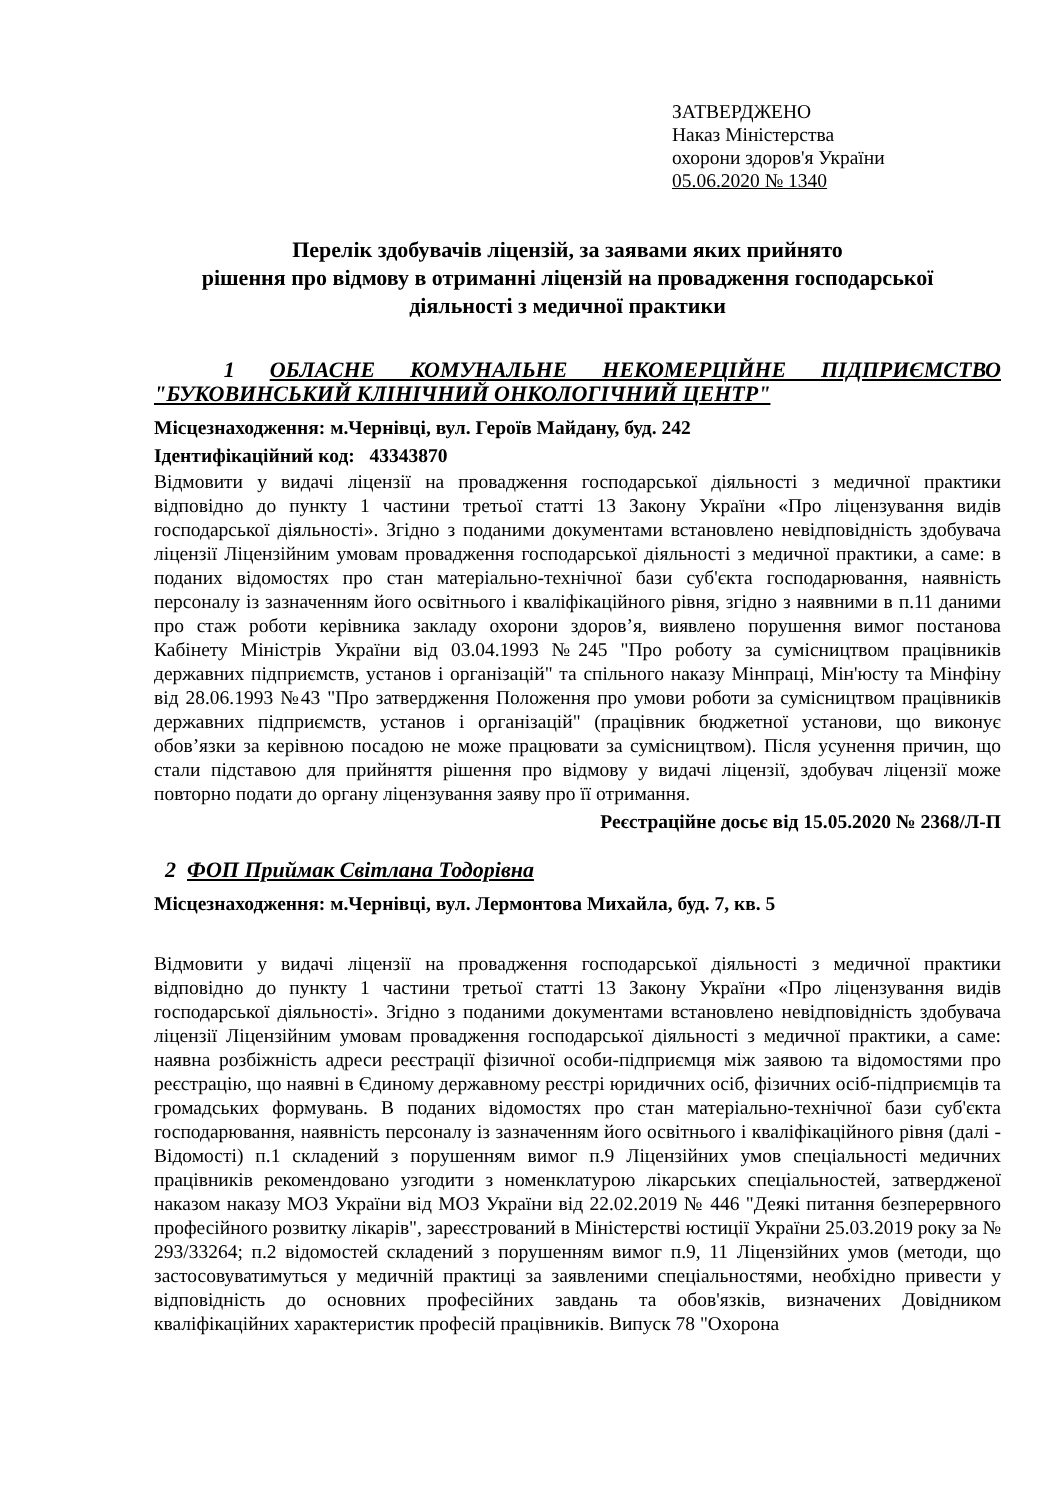ЗАТВЕРДЖЕНО
Наказ Міністерства
охорони здоров'я України
05.06.2020 № 1340
Перелік здобувачів ліцензій, за заявами яких прийнято
рішення про відмову в отриманні ліцензій на провадження господарської
діяльності з медичної практики
1 ОБЛАСНЕ КОМУНАЛЬНЕ НЕКОМЕРЦІЙНЕ ПІДПРИЄМСТВО "БУКОВИНСЬКИЙ КЛІНІЧНИЙ ОНКОЛОГІЧНИЙ ЦЕНТР"
Місцезнаходження: м.Чернівці, вул. Героїв Майдану, буд. 242
Ідентифікаційний код: 43343870
Відмовити у видачі ліцензії на провадження господарської діяльності з медичної практики відповідно до пункту 1 частини третьої статті 13 Закону України «Про ліцензування видів господарської діяльності». Згідно з поданими документами встановлено невідповідність здобувача ліцензії Ліцензійним умовам провадження господарської діяльності з медичної практики, а саме: в поданих відомостях про стан матеріально-технічної бази суб'єкта господарювання, наявність персоналу із зазначенням його освітнього і кваліфікаційного рівня, згідно з наявними в п.11 даними про стаж роботи керівника закладу охорони здоров’я, виявлено порушення вимог постанова Кабінету Міністрів України від 03.04.1993 №245 "Про роботу за сумісництвом працівників державних підприємств, установ і організацій" та спільного наказу Мінпраці, Мін'юсту та Мінфіну від 28.06.1993 №43 "Про затвердження Положення про умови роботи за сумісництвом працівників державних підприємств, установ і організацій" (працівник бюджетної установи, що виконує обов’язки за керівною посадою не може працювати за сумісництвом). Після усунення причин, що стали підставою для прийняття рішення про відмову у видачі ліцензії, здобувач ліцензії може повторно подати до органу ліцензування заяву про її отримання.
Реєстраційне досьє від 15.05.2020 № 2368/Л-П
2 ФОП Приймак Світлана Тодорівна
Місцезнаходження: м.Чернівці, вул. Лермонтова Михайла, буд. 7, кв. 5
Відмовити у видачі ліцензії на провадження господарської діяльності з медичної практики відповідно до пункту 1 частини третьої статті 13 Закону України «Про ліцензування видів господарської діяльності». Згідно з поданими документами встановлено невідповідність здобувача ліцензії Ліцензійним умовам провадження господарської діяльності з медичної практики, а саме: наявна розбіжність адреси реєстрації фізичної особи-підприємця між заявою та відомостями про реєстрацію, що наявні в Єдиному державному реєстрі юридичних осіб, фізичних осіб-підприємців та громадських формувань. В поданих відомостях про стан матеріально-технічної бази суб'єкта господарювання, наявність персоналу із зазначенням його освітнього і кваліфікаційного рівня (далі - Відомості) п.1 складений з порушенням вимог п.9 Ліцензійних умов спеціальності медичних працівників рекомендовано узгодити з номенклатурою лікарських спеціальностей, затвердженої наказом наказу МОЗ України від МОЗ України від 22.02.2019 № 446 "Деякі питання безперервного професійного розвитку лікарів", зареєстрований в Міністерстві юстиції України 25.03.2019 року за № 293/33264; п.2 відомостей складений з порушенням вимог п.9, 11 Ліцензійних умов (методи, що застосовуватимуться у медичній практиці за заявленими спеціальностями, необхідно привести у відповідність до основних професійних завдань та обов'язків, визначених Довідником кваліфікаційних характеристик професій працівників. Випуск 78 "Охорона